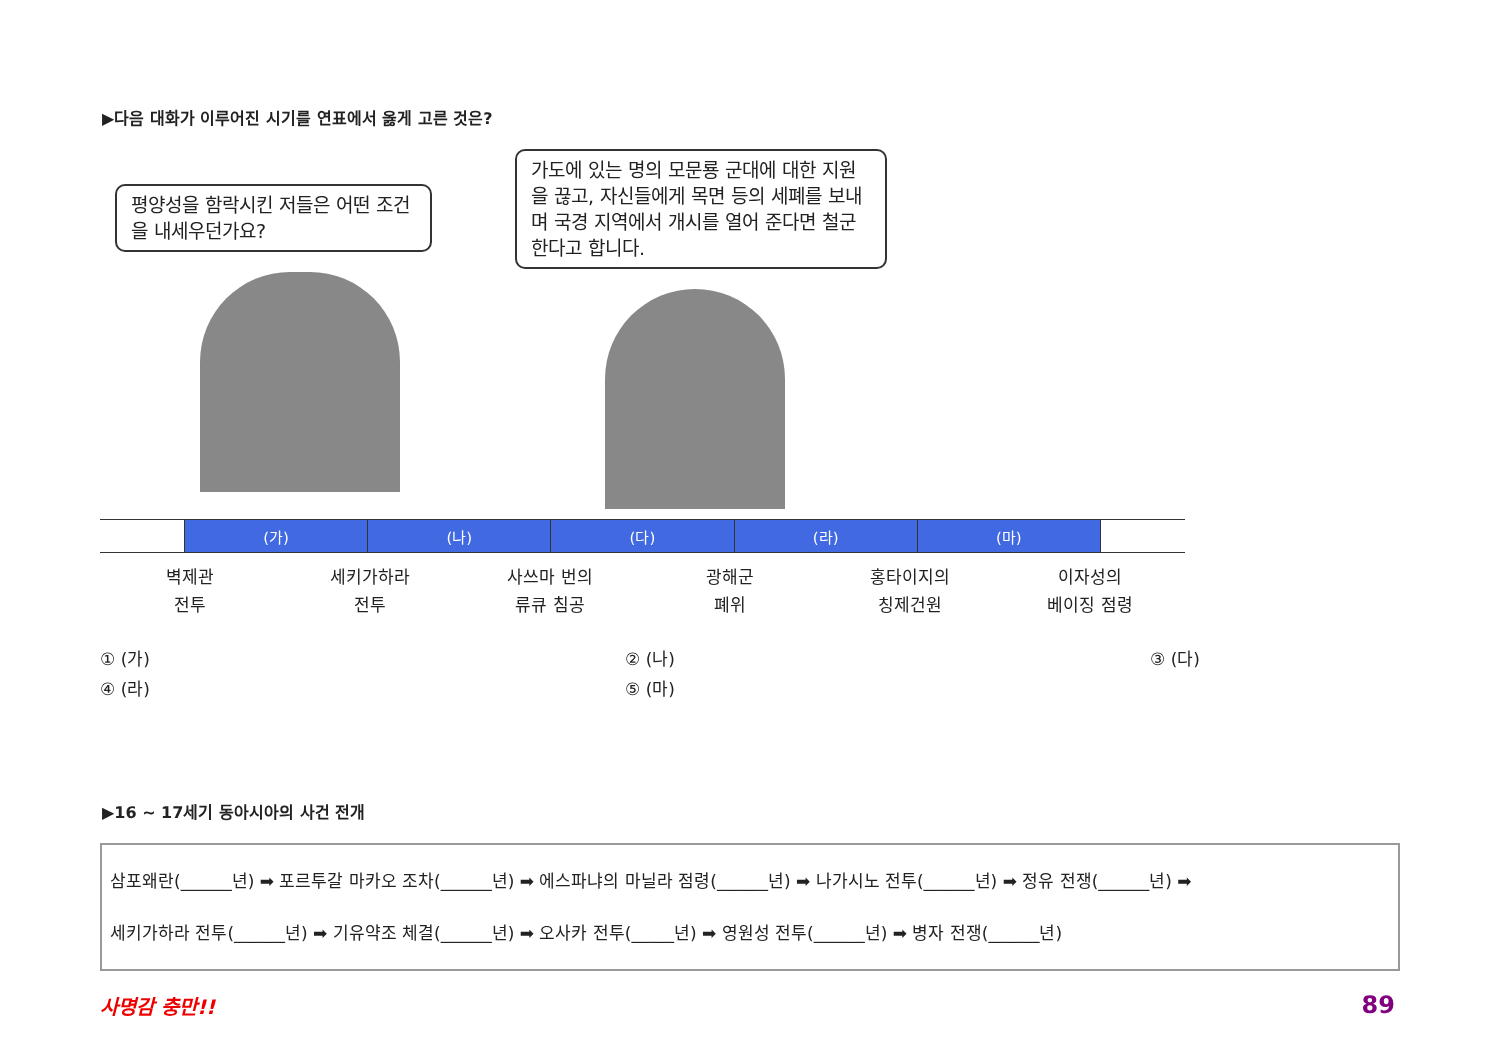▶다음 대화가 이루어진 시기를 연표에서 옳게 고른 것은?
평양성을 함락시킨 저들은 어떤 조건을 내세우던가요?
가도에 있는 명의 모문룡 군대에 대한 지원을 끊고, 자신들에게 목면 등의 세폐를 보내며 국경 지역에서 개시를 열어 준다면 철군한다고 합니다.
| | (가) | (나) | (다) | (라) | (마) | |
벽제관
전투
세키가하라
전투
사쓰마 번의
류큐 침공
광해군
폐위
홍타이지의
칭제건원
이자성의
베이징 점령
① (가)
② (나)
③ (다)
④ (라)
⑤ (마)
▶16 ~ 17세기 동아시아의 사건 전개
삼포왜란(______년) ➡ 포르투갈 마카오 조차(______년) ➡ 에스파냐의 마닐라 점령(______년) ➡ 나가시노 전투(______년) ➡ 정유 전쟁(______년) ➡
세키가하라 전투(______년) ➡ 기유약조 체결(______년) ➡ 오사카 전투(_____년) ➡ 영원성 전투(______년) ➡ 병자 전쟁(______년)
사명감 충만!! 89